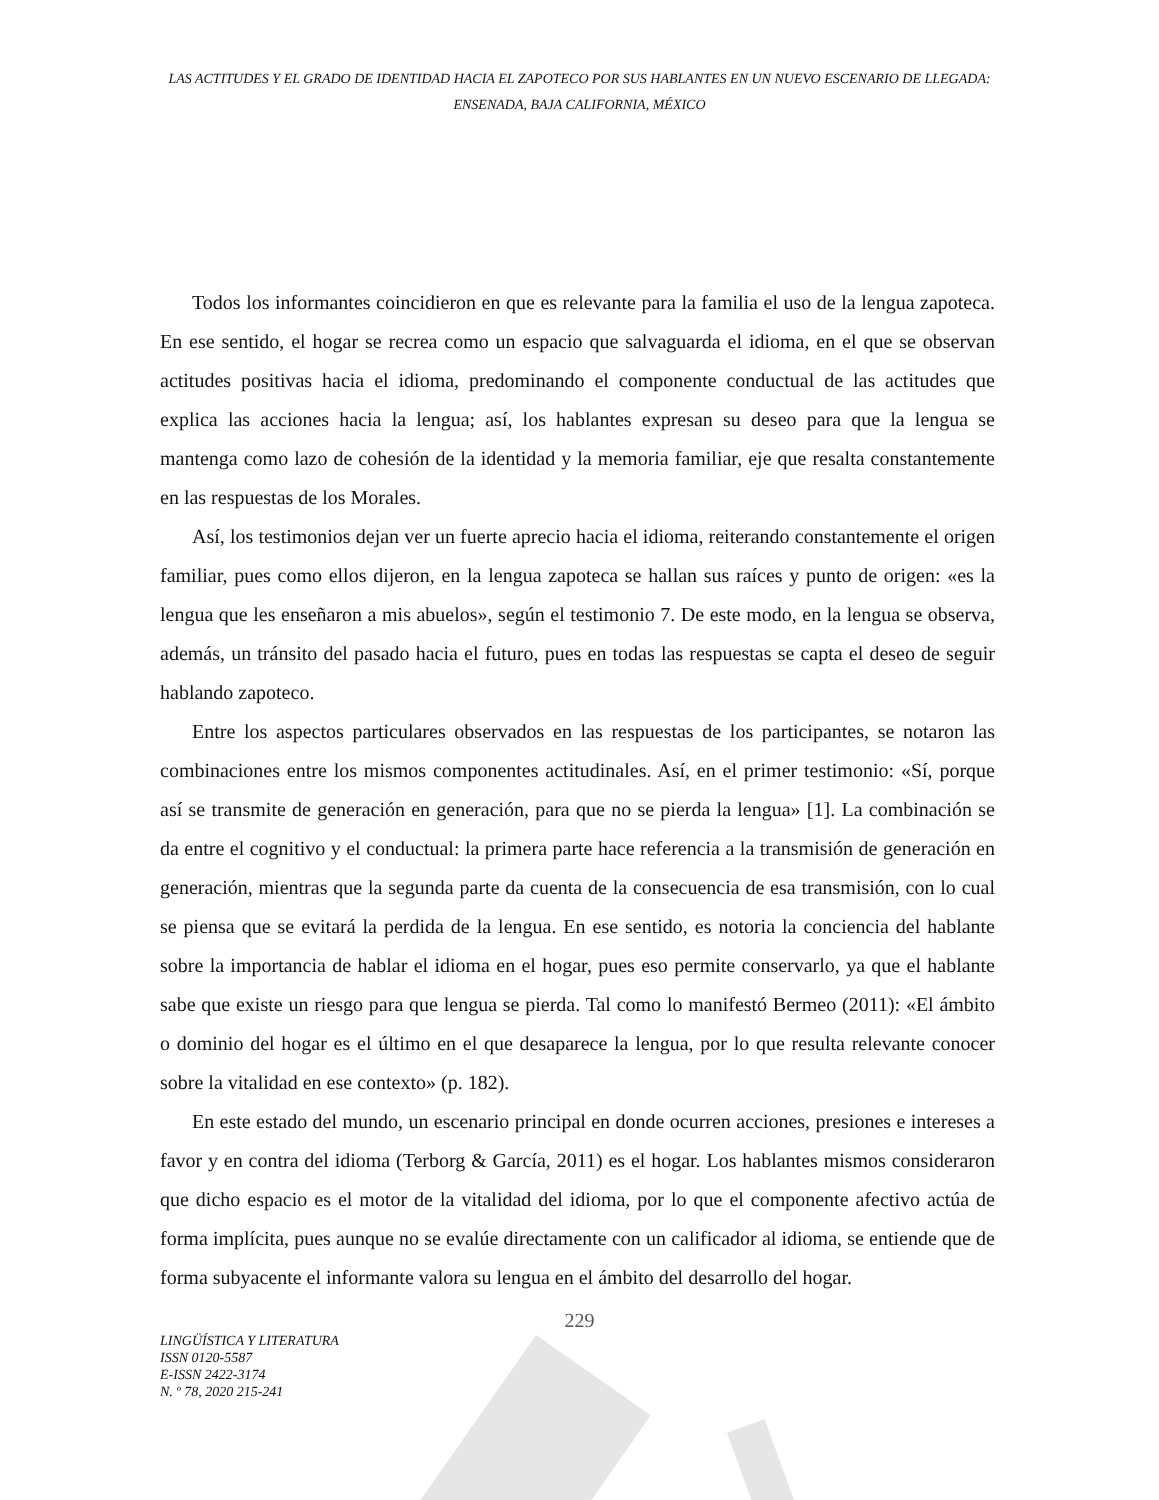LAS ACTITUDES Y EL GRADO DE IDENTIDAD HACIA EL ZAPOTECO POR SUS HABLANTES EN UN NUEVO ESCENARIO DE LLEGADA: ENSENADA, BAJA CALIFORNIA, MÉXICO
Todos los informantes coincidieron en que es relevante para la familia el uso de la lengua zapoteca. En ese sentido, el hogar se recrea como un espacio que salvaguarda el idioma, en el que se observan actitudes positivas hacia el idioma, predominando el componente conductual de las actitudes que explica las acciones hacia la lengua; así, los hablantes expresan su deseo para que la lengua se mantenga como lazo de cohesión de la identidad y la memoria familiar, eje que resalta constantemente en las respuestas de los Morales.
Así, los testimonios dejan ver un fuerte aprecio hacia el idioma, reiterando constantemente el origen familiar, pues como ellos dijeron, en la lengua zapoteca se hallan sus raíces y punto de origen: «es la lengua que les enseñaron a mis abuelos», según el testimonio 7. De este modo, en la lengua se observa, además, un tránsito del pasado hacia el futuro, pues en todas las respuestas se capta el deseo de seguir hablando zapoteco.
Entre los aspectos particulares observados en las respuestas de los participantes, se notaron las combinaciones entre los mismos componentes actitudinales. Así, en el primer testimonio: «Sí, porque así se transmite de generación en generación, para que no se pierda la lengua» [1]. La combinación se da entre el cognitivo y el conductual: la primera parte hace referencia a la transmisión de generación en generación, mientras que la segunda parte da cuenta de la consecuencia de esa transmisión, con lo cual se piensa que se evitará la perdida de la lengua. En ese sentido, es notoria la conciencia del hablante sobre la importancia de hablar el idioma en el hogar, pues eso permite conservarlo, ya que el hablante sabe que existe un riesgo para que lengua se pierda. Tal como lo manifestó Bermeo (2011): «El ámbito o dominio del hogar es el último en el que desaparece la lengua, por lo que resulta relevante conocer sobre la vitalidad en ese contexto» (p. 182).
En este estado del mundo, un escenario principal en donde ocurren acciones, presiones e intereses a favor y en contra del idioma (Terborg & García, 2011) es el hogar. Los hablantes mismos consideraron que dicho espacio es el motor de la vitalidad del idioma, por lo que el componente afectivo actúa de forma implícita, pues aunque no se evalúe directamente con un calificador al idioma, se entiende que de forma subyacente el informante valora su lengua en el ámbito del desarrollo del hogar.
229
LINGÜÍSTICA Y LITERATURA
ISSN 0120-5587
E-ISSN 2422-3174
N. º 78, 2020 215-241